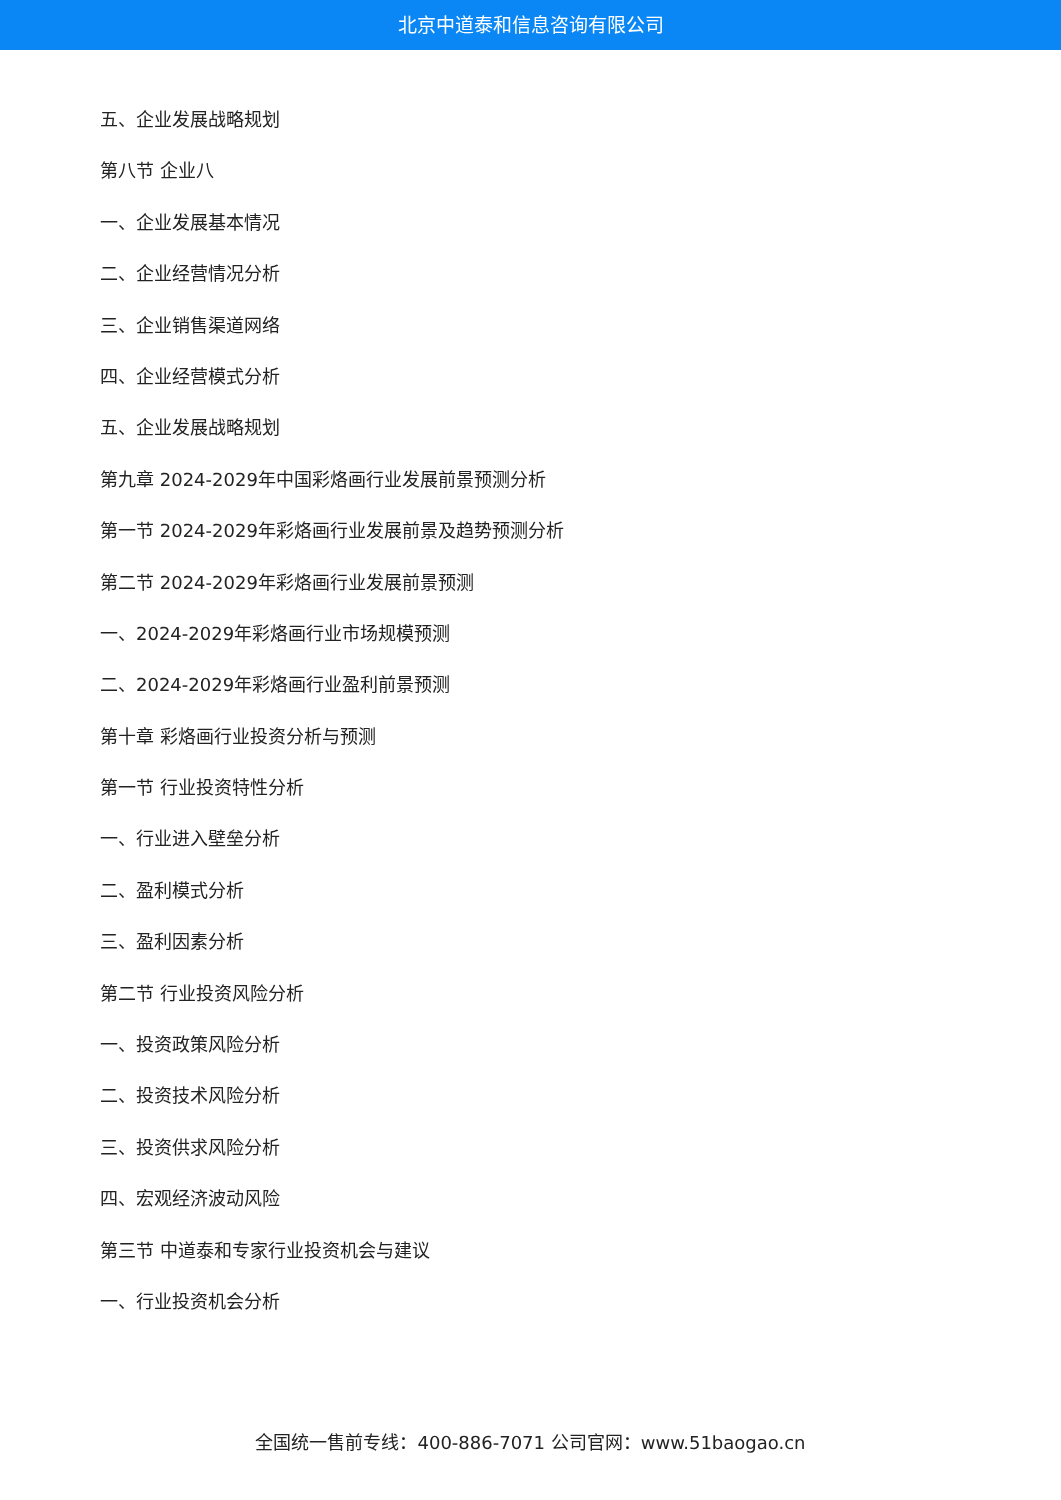北京中道泰和信息咨询有限公司
五、企业发展战略规划
第八节 企业八
一、企业发展基本情况
二、企业经营情况分析
三、企业销售渠道网络
四、企业经营模式分析
五、企业发展战略规划
第九章 2024-2029年中国彩烙画行业发展前景预测分析
第一节 2024-2029年彩烙画行业发展前景及趋势预测分析
第二节 2024-2029年彩烙画行业发展前景预测
一、2024-2029年彩烙画行业市场规模预测
二、2024-2029年彩烙画行业盈利前景预测
第十章 彩烙画行业投资分析与预测
第一节 行业投资特性分析
一、行业进入壁垒分析
二、盈利模式分析
三、盈利因素分析
第二节 行业投资风险分析
一、投资政策风险分析
二、投资技术风险分析
三、投资供求风险分析
四、宏观经济波动风险
第三节 中道泰和专家行业投资机会与建议
一、行业投资机会分析
全国统一售前专线：400-886-7071 公司官网：www.51baogao.cn